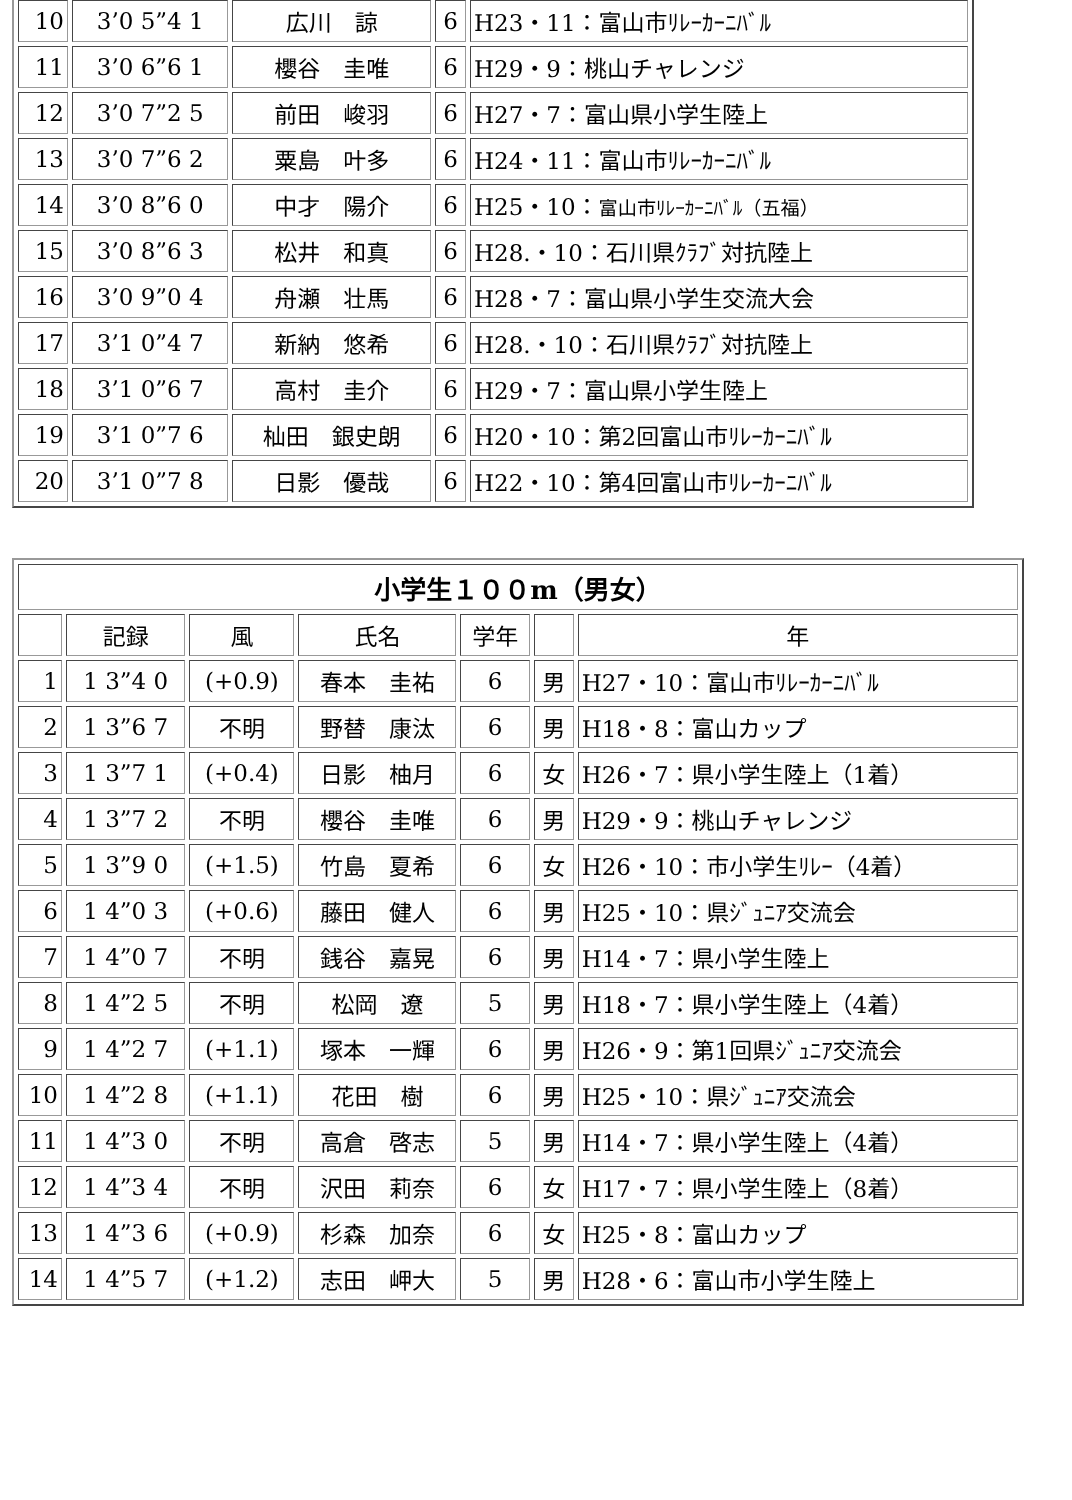| 10 | 3’0 5”4 1 | 広川 諒 | 6 | H23・11：富山市ﾘﾚｰｶｰﾆﾊﾞﾙ |
| 11 | 3’0 6”6 1 | 櫻谷 圭唯 | 6 | H29・9：桃山チャレンジ |
| 12 | 3’0 7”2 5 | 前田 峻羽 | 6 | H27・7：富山県小学生陸上 |
| 13 | 3’0 7”6 2 | 粟島 叶多 | 6 | H24・11：富山市ﾘﾚｰｶｰﾆﾊﾞﾙ |
| 14 | 3’0 8”6 0 | 中才 陽介 | 6 | H25・10： 富山市ﾘﾚｰｶｰﾆﾊﾞﾙ（五福） |
| 15 | 3’0 8”6 3 | 松井 和真 | 6 | H28.・10：石川県ｸﾗﾌﾞ対抗陸上 |
| 16 | 3’0 9”0 4 | 舟瀬 壮馬 | 6 | H28・7：富山県小学生交流大会 |
| 17 | 3’1 0”4 7 | 新納 悠希 | 6 | H28.・10：石川県ｸﾗﾌﾞ対抗陸上 |
| 18 | 3’1 0”6 7 | 高村 圭介 | 6 | H29・7：富山県小学生陸上 |
| 19 | 3’1 0”7 6 | 杣田 銀史朗 | 6 | H20・10：第2回富山市ﾘﾚｰｶｰﾆﾊﾞﾙ |
| 20 | 3’1 0”7 8 | 日影 優哉 | 6 | H22・10：第4回富山市ﾘﾚｰｶｰﾆﾊﾞﾙ |
| 小学生１００m（男女） | | | | | | |
| --- | --- | --- | --- | --- | --- | --- |
| | 記録 | 風 | 氏名 | 学年 | | 年 |
| 1 | 1 3”4 0 | (+0.9) | 春本 圭祐 | 6 | 男 | H27・10：富山市ﾘﾚｰｶｰﾆﾊﾞﾙ |
| 2 | 1 3”6 7 | 不明 | 野替 康汰 | 6 | 男 | H18・8：富山カップ |
| 3 | 1 3”7 1 | (+0.4) | 日影 柚月 | 6 | 女 | H26・7：県小学生陸上（1着） |
| 4 | 1 3”7 2 | 不明 | 櫻谷 圭唯 | 6 | 男 | H29・9：桃山チャレンジ |
| 5 | 1 3”9 0 | (+1.5) | 竹島 夏希 | 6 | 女 | H26・10：市小学生ﾘﾚｰ（4着） |
| 6 | 1 4”0 3 | (+0.6) | 藤田 健人 | 6 | 男 | H25・10：県ｼﾞｭﾆｱ交流会 |
| 7 | 1 4”0 7 | 不明 | 銭谷 嘉晃 | 6 | 男 | H14・7：県小学生陸上 |
| 8 | 1 4”2 5 | 不明 | 松岡 遼 | 5 | 男 | H18・7：県小学生陸上（4着） |
| 9 | 1 4”2 7 | (+1.1) | 塚本 一輝 | 6 | 男 | H26・9：第1回県ｼﾞｭﾆｱ交流会 |
| 10 | 1 4”2 8 | (+1.1) | 花田 樹 | 6 | 男 | H25・10：県ｼﾞｭﾆｱ交流会 |
| 11 | 1 4”3 0 | 不明 | 高倉 啓志 | 5 | 男 | H14・7：県小学生陸上（4着） |
| 12 | 1 4”3 4 | 不明 | 沢田 莉奈 | 6 | 女 | H17・7：県小学生陸上（8着） |
| 13 | 1 4”3 6 | (+0.9) | 杉森 加奈 | 6 | 女 | H25・8：富山カップ |
| 14 | 1 4”5 7 | (+1.2) | 志田 岬大 | 5 | 男 | H28・6：富山市小学生陸上 |